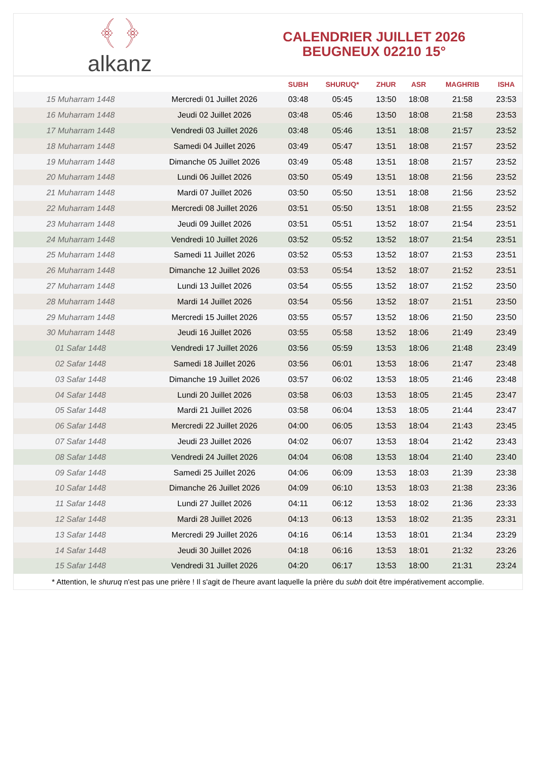﴾ ﴿
alkanz
CALENDRIER JUILLET 2026
BEUGNEUX 02210 15°
| | | SUBH | SHURUQ* | ZHUR | ASR | MAGHRIB | ISHA |
| --- | --- | --- | --- | --- | --- | --- | --- |
| 15 Muharram 1448 | Mercredi 01 Juillet 2026 | 03:48 | 05:45 | 13:50 | 18:08 | 21:58 | 23:53 |
| 16 Muharram 1448 | Jeudi 02 Juillet 2026 | 03:48 | 05:46 | 13:50 | 18:08 | 21:58 | 23:53 |
| 17 Muharram 1448 | Vendredi 03 Juillet 2026 | 03:48 | 05:46 | 13:51 | 18:08 | 21:57 | 23:52 |
| 18 Muharram 1448 | Samedi 04 Juillet 2026 | 03:49 | 05:47 | 13:51 | 18:08 | 21:57 | 23:52 |
| 19 Muharram 1448 | Dimanche 05 Juillet 2026 | 03:49 | 05:48 | 13:51 | 18:08 | 21:57 | 23:52 |
| 20 Muharram 1448 | Lundi 06 Juillet 2026 | 03:50 | 05:49 | 13:51 | 18:08 | 21:56 | 23:52 |
| 21 Muharram 1448 | Mardi 07 Juillet 2026 | 03:50 | 05:50 | 13:51 | 18:08 | 21:56 | 23:52 |
| 22 Muharram 1448 | Mercredi 08 Juillet 2026 | 03:51 | 05:50 | 13:51 | 18:08 | 21:55 | 23:52 |
| 23 Muharram 1448 | Jeudi 09 Juillet 2026 | 03:51 | 05:51 | 13:52 | 18:07 | 21:54 | 23:51 |
| 24 Muharram 1448 | Vendredi 10 Juillet 2026 | 03:52 | 05:52 | 13:52 | 18:07 | 21:54 | 23:51 |
| 25 Muharram 1448 | Samedi 11 Juillet 2026 | 03:52 | 05:53 | 13:52 | 18:07 | 21:53 | 23:51 |
| 26 Muharram 1448 | Dimanche 12 Juillet 2026 | 03:53 | 05:54 | 13:52 | 18:07 | 21:52 | 23:51 |
| 27 Muharram 1448 | Lundi 13 Juillet 2026 | 03:54 | 05:55 | 13:52 | 18:07 | 21:52 | 23:50 |
| 28 Muharram 1448 | Mardi 14 Juillet 2026 | 03:54 | 05:56 | 13:52 | 18:07 | 21:51 | 23:50 |
| 29 Muharram 1448 | Mercredi 15 Juillet 2026 | 03:55 | 05:57 | 13:52 | 18:06 | 21:50 | 23:50 |
| 30 Muharram 1448 | Jeudi 16 Juillet 2026 | 03:55 | 05:58 | 13:52 | 18:06 | 21:49 | 23:49 |
| 01 Safar 1448 | Vendredi 17 Juillet 2026 | 03:56 | 05:59 | 13:53 | 18:06 | 21:48 | 23:49 |
| 02 Safar 1448 | Samedi 18 Juillet 2026 | 03:56 | 06:01 | 13:53 | 18:06 | 21:47 | 23:48 |
| 03 Safar 1448 | Dimanche 19 Juillet 2026 | 03:57 | 06:02 | 13:53 | 18:05 | 21:46 | 23:48 |
| 04 Safar 1448 | Lundi 20 Juillet 2026 | 03:58 | 06:03 | 13:53 | 18:05 | 21:45 | 23:47 |
| 05 Safar 1448 | Mardi 21 Juillet 2026 | 03:58 | 06:04 | 13:53 | 18:05 | 21:44 | 23:47 |
| 06 Safar 1448 | Mercredi 22 Juillet 2026 | 04:00 | 06:05 | 13:53 | 18:04 | 21:43 | 23:45 |
| 07 Safar 1448 | Jeudi 23 Juillet 2026 | 04:02 | 06:07 | 13:53 | 18:04 | 21:42 | 23:43 |
| 08 Safar 1448 | Vendredi 24 Juillet 2026 | 04:04 | 06:08 | 13:53 | 18:04 | 21:40 | 23:40 |
| 09 Safar 1448 | Samedi 25 Juillet 2026 | 04:06 | 06:09 | 13:53 | 18:03 | 21:39 | 23:38 |
| 10 Safar 1448 | Dimanche 26 Juillet 2026 | 04:09 | 06:10 | 13:53 | 18:03 | 21:38 | 23:36 |
| 11 Safar 1448 | Lundi 27 Juillet 2026 | 04:11 | 06:12 | 13:53 | 18:02 | 21:36 | 23:33 |
| 12 Safar 1448 | Mardi 28 Juillet 2026 | 04:13 | 06:13 | 13:53 | 18:02 | 21:35 | 23:31 |
| 13 Safar 1448 | Mercredi 29 Juillet 2026 | 04:16 | 06:14 | 13:53 | 18:01 | 21:34 | 23:29 |
| 14 Safar 1448 | Jeudi 30 Juillet 2026 | 04:18 | 06:16 | 13:53 | 18:01 | 21:32 | 23:26 |
| 15 Safar 1448 | Vendredi 31 Juillet 2026 | 04:20 | 06:17 | 13:53 | 18:00 | 21:31 | 23:24 |
* Attention, le shuruq n'est pas une prière ! Il s'agit de l'heure avant laquelle la prière du subh doit être impérativement accomplie.